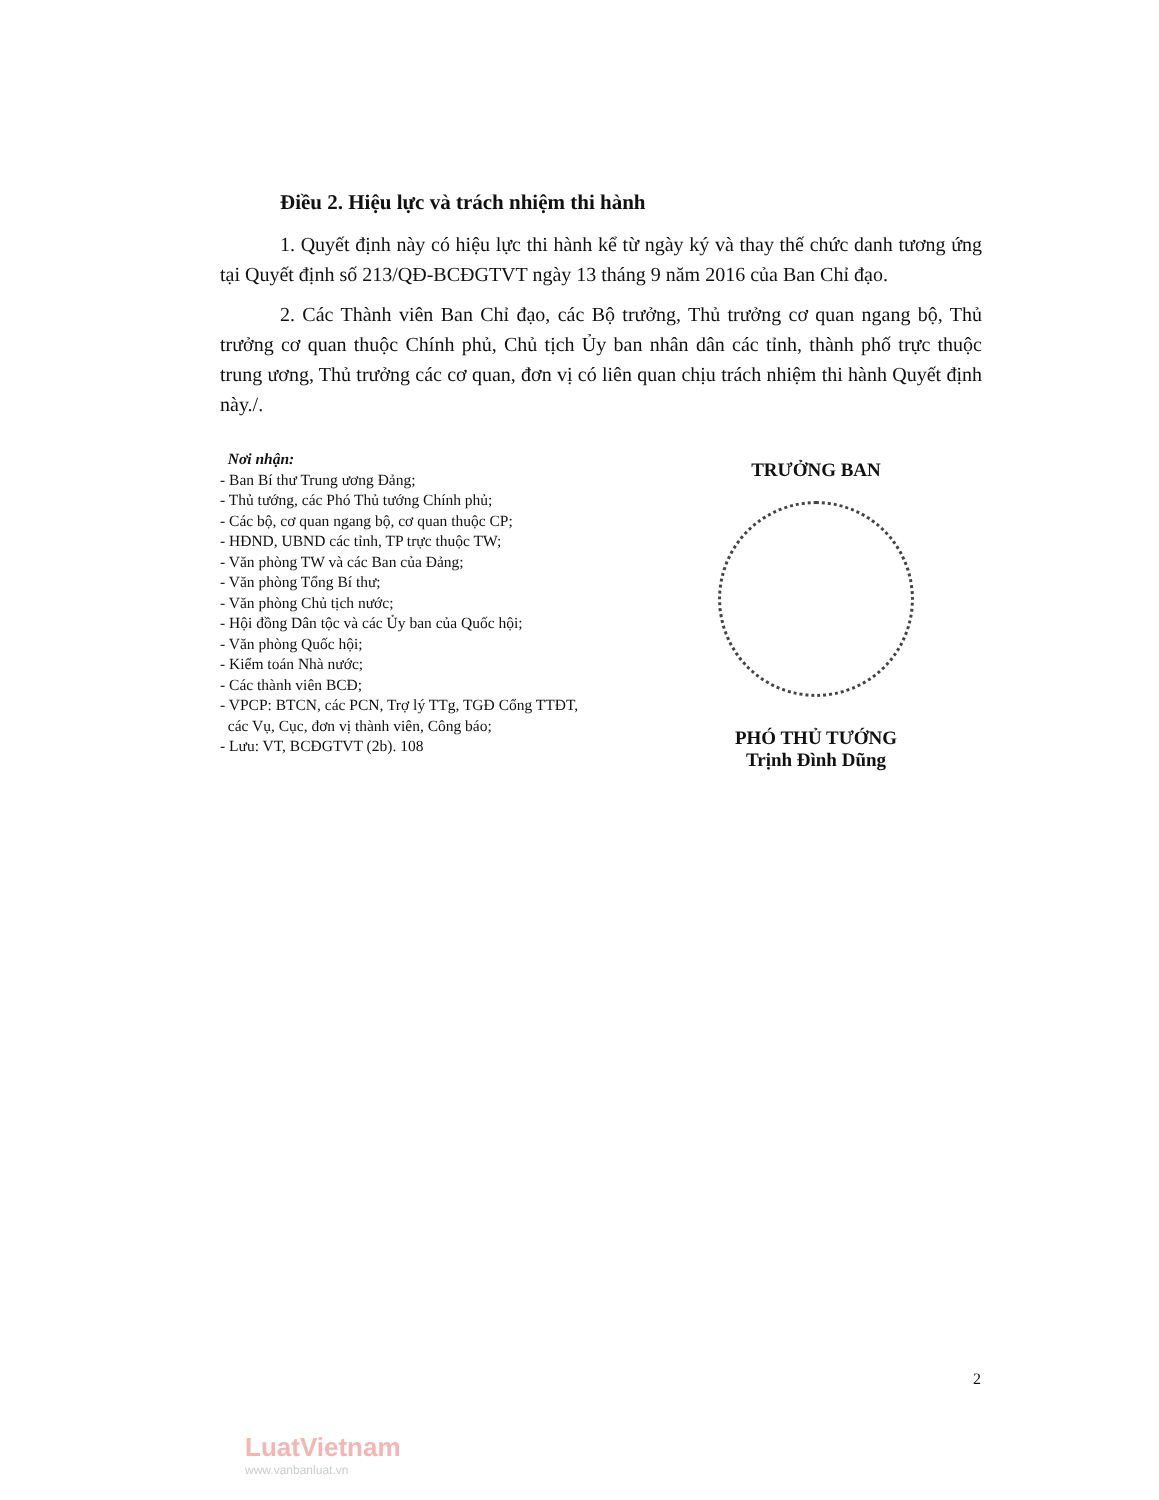Điều 2. Hiệu lực và trách nhiệm thi hành
1. Quyết định này có hiệu lực thi hành kể từ ngày ký và thay thế chức danh tương ứng tại Quyết định số 213/QĐ-BCĐGTVT ngày 13 tháng 9 năm 2016 của Ban Chỉ đạo.
2. Các Thành viên Ban Chỉ đạo, các Bộ trưởng, Thủ trưởng cơ quan ngang bộ, Thủ trưởng cơ quan thuộc Chính phủ, Chủ tịch Ủy ban nhân dân các tỉnh, thành phố trực thuộc trung ương, Thủ trưởng các cơ quan, đơn vị có liên quan chịu trách nhiệm thi hành Quyết định này./.
Nơi nhận:
- Ban Bí thư Trung ương Đảng;
- Thủ tướng, các Phó Thủ tướng Chính phủ;
- Các bộ, cơ quan ngang bộ, cơ quan thuộc CP;
- HĐND, UBND các tỉnh, TP trực thuộc TW;
- Văn phòng TW và các Ban của Đảng;
- Văn phòng Tổng Bí thư;
- Văn phòng Chủ tịch nước;
- Hội đồng Dân tộc và các Ủy ban của Quốc hội;
- Văn phòng Quốc hội;
- Kiểm toán Nhà nước;
- Các thành viên BCĐ;
- VPCP: BTCN, các PCN, Trợ lý TTg, TGĐ Cổng TTĐT,
các Vụ, Cục, đơn vị thành viên, Công báo;
- Lưu: VT, BCĐGTVT (2b). 108
TRƯỞNG BAN
PHÓ THỦ TƯỚNG
Trịnh Đình Dũng
2
LuatVietnam
www.vanbanluat.vn